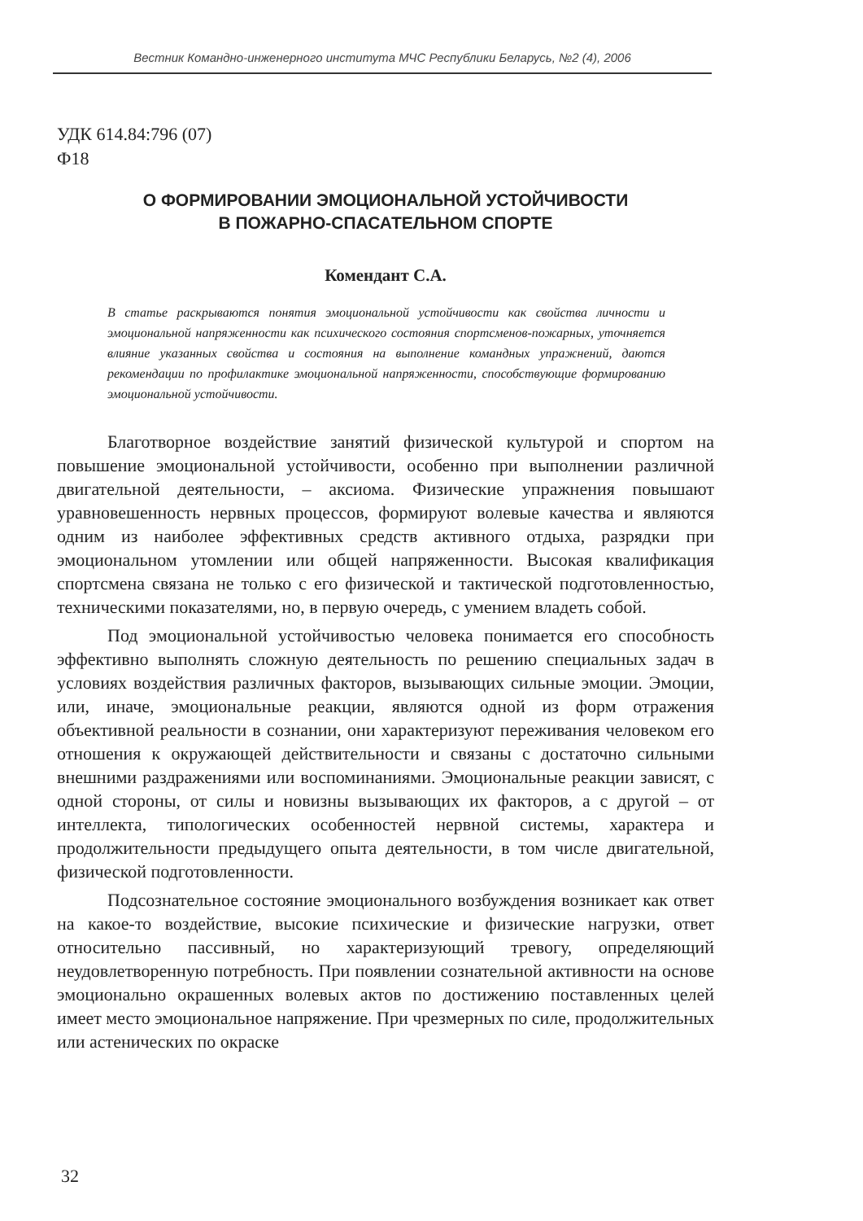Вестник Командно-инженерного института МЧС Республики Беларусь, №2 (4), 2006
УДК 614.84:796 (07)
Ф18
О ФОРМИРОВАНИИ ЭМОЦИОНАЛЬНОЙ УСТОЙЧИВОСТИ
В ПОЖАРНО-СПАСАТЕЛЬНОМ СПОРТЕ
Комендант С.А.
В статье раскрываются понятия эмоциональной устойчивости как свойства личности и эмоциональной напряженности как психического состояния спортсменов-пожарных, уточняется влияние указанных свойства и состояния на выполнение командных упражнений, даются рекомендации по профилактике эмоциональной напряженности, способствующие формированию эмоциональной устойчивости.
Благотворное воздействие занятий физической культурой и спортом на повышение эмоциональной устойчивости, особенно при выполнении различной двигательной деятельности, – аксиома. Физические упражнения повышают уравновешенность нервных процессов, формируют волевые качества и являются одним из наиболее эффективных средств активного отдыха, разрядки при эмоциональном утомлении или общей напряженности. Высокая квалификация спортсмена связана не только с его физической и тактической подготовленностью, техническими показателями, но, в первую очередь, с умением владеть собой.
Под эмоциональной устойчивостью человека понимается его способность эффективно выполнять сложную деятельность по решению специальных задач в условиях воздействия различных факторов, вызывающих сильные эмоции. Эмоции, или, иначе, эмоциональные реакции, являются одной из форм отражения объективной реальности в сознании, они характеризуют переживания человеком его отношения к окружающей действительности и связаны с достаточно сильными внешними раздражениями или воспоминаниями. Эмоциональные реакции зависят, с одной стороны, от силы и новизны вызывающих их факторов, а с другой – от интеллекта, типологических особенностей нервной системы, характера и продолжительности предыдущего опыта деятельности, в том числе двигательной, физической подготовленности.
Подсознательное состояние эмоционального возбуждения возникает как ответ на какое-то воздействие, высокие психические и физические нагрузки, ответ относительно пассивный, но характеризующий тревогу, определяющий неудовлетворенную потребность. При появлении сознательной активности на основе эмоционально окрашенных волевых актов по достижению поставленных целей имеет место эмоциональное напряжение. При чрезмерных по силе, продолжительных или астенических по окраске
32